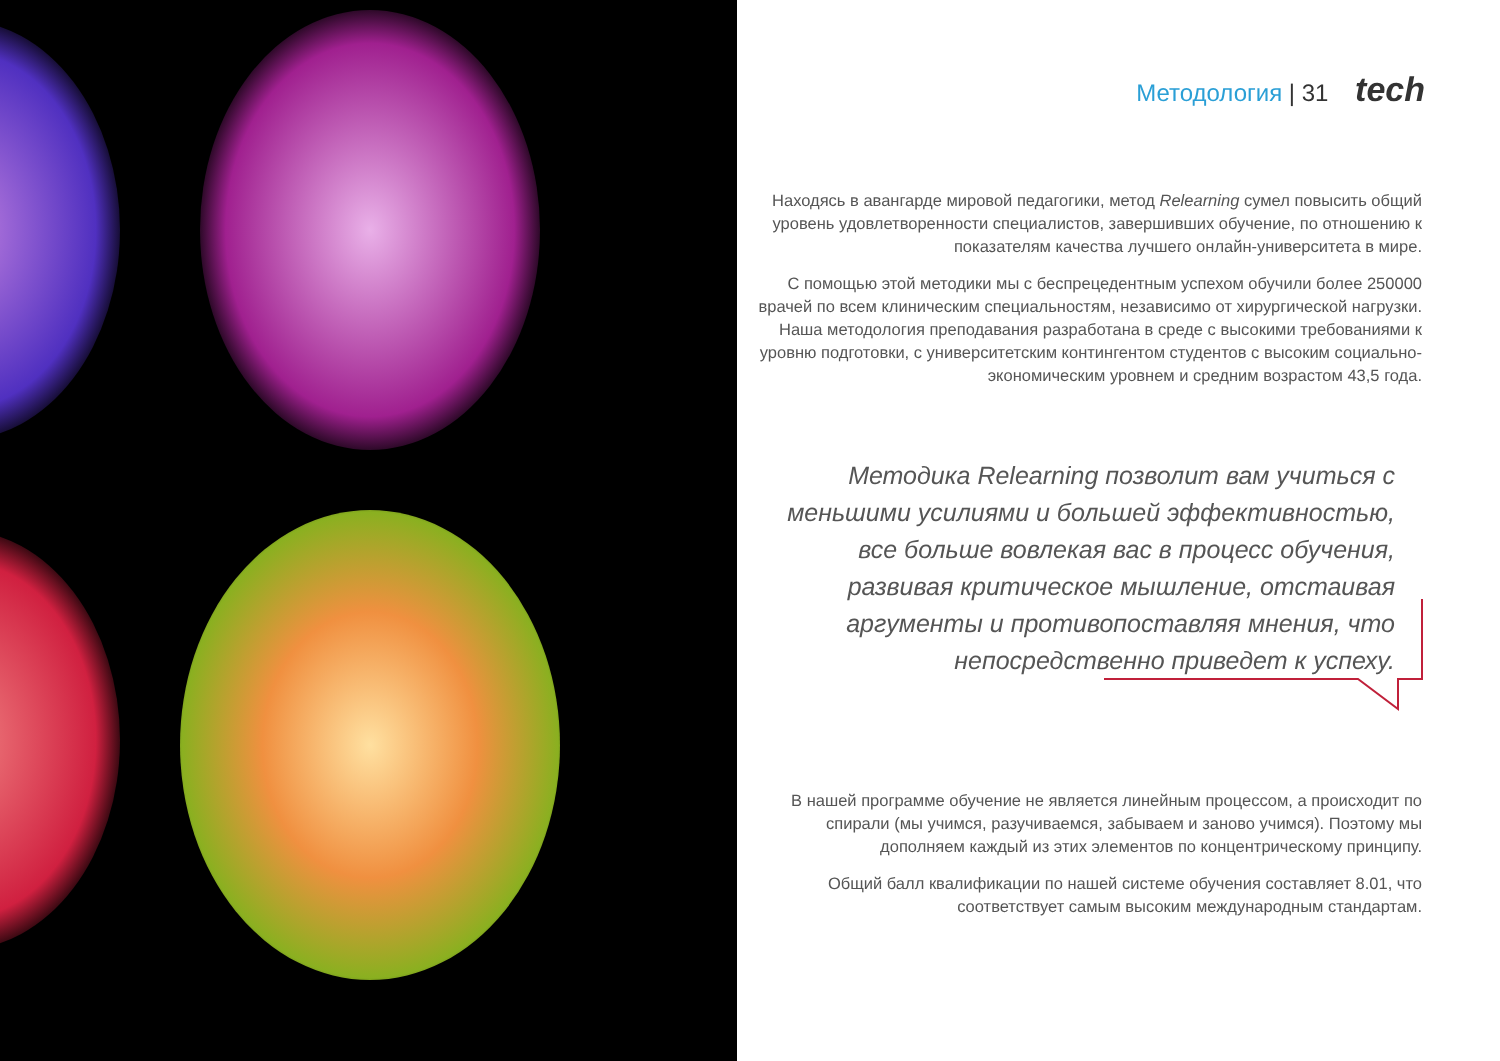Методология | 31 tech
Находясь в авангарде мировой педагогики, метод Relearning сумел повысить общий уровень удовлетворенности специалистов, завершивших обучение, по отношению к показателям качества лучшего онлайн-университета в мире.
С помощью этой методики мы с беспрецедентным успехом обучили более 250000 врачей по всем клиническим специальностям, независимо от хирургической нагрузки. Наша методология преподавания разработана в среде с высокими требованиями к уровню подготовки, с университетским контингентом студентов с высоким социально-экономическим уровнем и средним возрастом 43,5 года.
Методика Relearning позволит вам учиться с меньшими усилиями и большей эффективностью, все больше вовлекая вас в процесс обучения, развивая критическое мышление, отстаивая аргументы и противопоставляя мнения, что непосредственно приведет к успеху.
В нашей программе обучение не является линейным процессом, а происходит по спирали (мы учимся, разучиваемся, забываем и заново учимся). Поэтому мы дополняем каждый из этих элементов по концентрическому принципу.
Общий балл квалификации по нашей системе обучения составляет 8.01, что соответствует самым высоким международным стандартам.